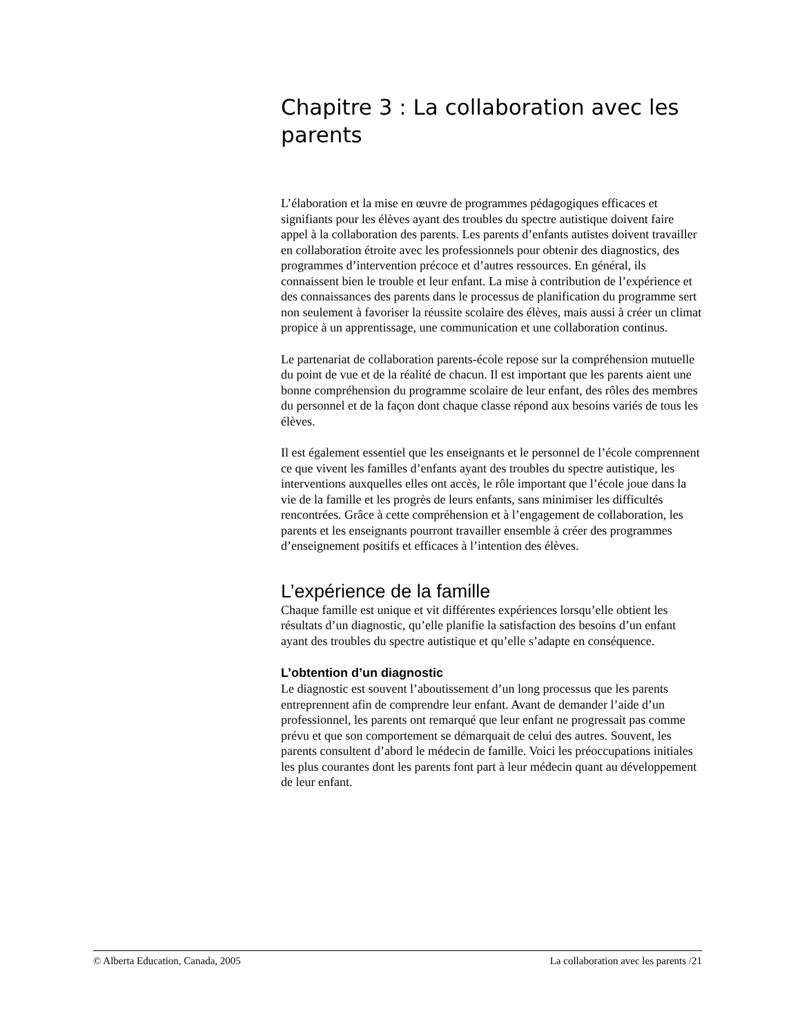Chapitre 3 : La collaboration avec les parents
L’élaboration et la mise en œuvre de programmes pédagogiques efficaces et signifiants pour les élèves ayant des troubles du spectre autistique doivent faire appel à la collaboration des parents. Les parents d’enfants autistes doivent travailler en collaboration étroite avec les professionnels pour obtenir des diagnostics, des programmes d’intervention précoce et d’autres ressources. En général, ils connaissent bien le trouble et leur enfant. La mise à contribution de l’expérience et des connaissances des parents dans le processus de planification du programme sert non seulement à favoriser la réussite scolaire des élèves, mais aussi à créer un climat propice à un apprentissage, une communication et une collaboration continus.
Le partenariat de collaboration parents-école repose sur la compréhension mutuelle du point de vue et de la réalité de chacun. Il est important que les parents aient une bonne compréhension du programme scolaire de leur enfant, des rôles des membres du personnel et de la façon dont chaque classe répond aux besoins variés de tous les élèves.
Il est également essentiel que les enseignants et le personnel de l’école comprennent ce que vivent les familles d’enfants ayant des troubles du spectre autistique, les interventions auxquelles elles ont accès, le rôle important que l’école joue dans la vie de la famille et les progrès de leurs enfants, sans minimiser les difficultés rencontrées. Grâce à cette compréhension et à l’engagement de collaboration, les parents et les enseignants pourront travailler ensemble à créer des programmes d’enseignement positifs et efficaces à l’intention des élèves.
L’expérience de la famille
Chaque famille est unique et vit différentes expériences lorsqu’elle obtient les résultats d’un diagnostic, qu’elle planifie la satisfaction des besoins d’un enfant ayant des troubles du spectre autistique et qu’elle s’adapte en conséquence.
L’obtention d’un diagnostic
Le diagnostic est souvent l’aboutissement d’un long processus que les parents entreprennent afin de comprendre leur enfant. Avant de demander l’aide d’un professionnel, les parents ont remarqué que leur enfant ne progressait pas comme prévu et que son comportement se démarquait de celui des autres. Souvent, les parents consultent d’abord le médecin de famille. Voici les préoccupations initiales les plus courantes dont les parents font part à leur médecin quant au développement de leur enfant.
© Alberta Education, Canada, 2005 La collaboration avec les parents /21